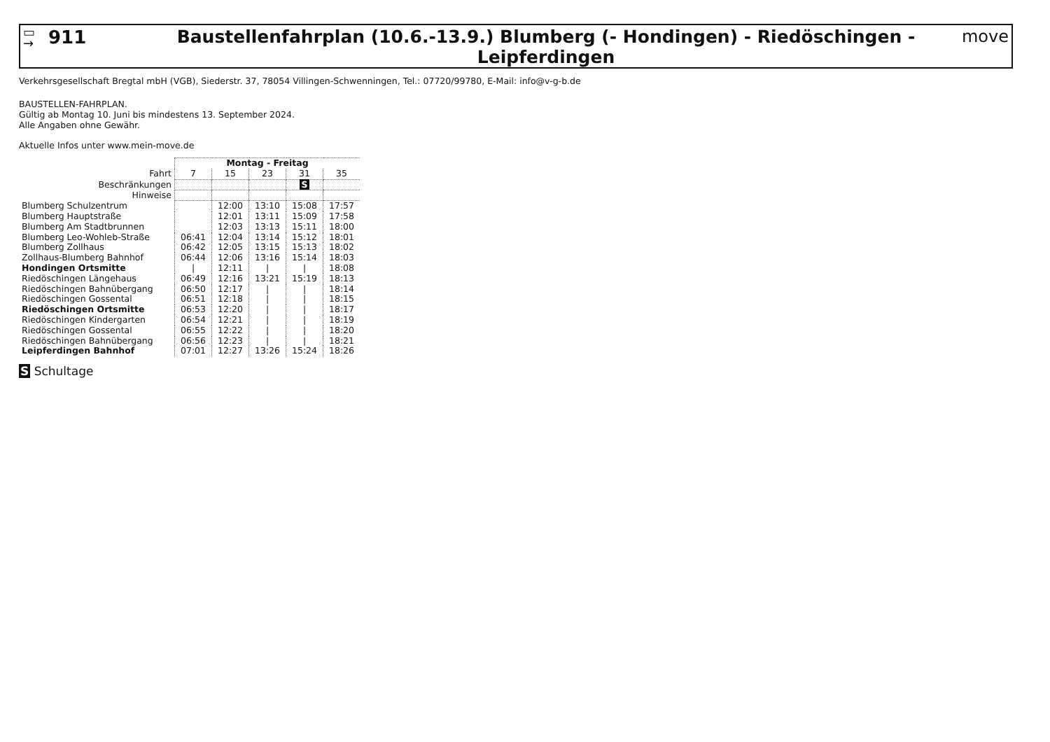▭
→
911
Baustellenfahrplan (10.6.-13.9.) Blumberg (- Hondingen) - Riedöschingen - Leipferdingen
move
Verkehrsgesellschaft Bregtal mbH (VGB), Siederstr. 37, 78054 Villingen-Schwenningen, Tel.: 07720/99780, E-Mail: info@v-g-b.de
BAUSTELLEN-FAHRPLAN.
Gültig ab Montag 10. Juni bis mindestens 13. September 2024.
Alle Angaben ohne Gewähr.
Aktuelle Infos unter www.mein-move.de
| | Montag - Freitag | | | | |
| Fahrt | 7 | 15 | 23 | 31 | 35 |
| Beschränkungen | | | | S | |
| Hinweise | | | | | |
| Blumberg Schulzentrum | | 12:00 | 13:10 | 15:08 | 17:57 |
| Blumberg Hauptstraße | | 12:01 | 13:11 | 15:09 | 17:58 |
| Blumberg Am Stadtbrunnen | | 12:03 | 13:13 | 15:11 | 18:00 |
| Blumberg Leo-Wohleb-Straße | 06:41 | 12:04 | 13:14 | 15:12 | 18:01 |
| Blumberg Zollhaus | 06:42 | 12:05 | 13:15 | 15:13 | 18:02 |
| Zollhaus-Blumberg Bahnhof | 06:44 | 12:06 | 13:16 | 15:14 | 18:03 |
| Hondingen Ortsmitte | / | 12:11 | / | / | 18:08 |
| Riedöschingen Längehaus | 06:49 | 12:16 | 13:21 | 15:19 | 18:13 |
| Riedöschingen Bahnübergang | 06:50 | 12:17 | / | / | 18:14 |
| Riedöschingen Gossental | 06:51 | 12:18 | / | / | 18:15 |
| Riedöschingen Ortsmitte | 06:53 | 12:20 | / | / | 18:17 |
| Riedöschingen Kindergarten | 06:54 | 12:21 | / | / | 18:19 |
| Riedöschingen Gossental | 06:55 | 12:22 | / | / | 18:20 |
| Riedöschingen Bahnübergang | 06:56 | 12:23 | / | / | 18:21 |
| Leipferdingen Bahnhof | 07:01 | 12:27 | 13:26 | 15:24 | 18:26 |
S Schultage